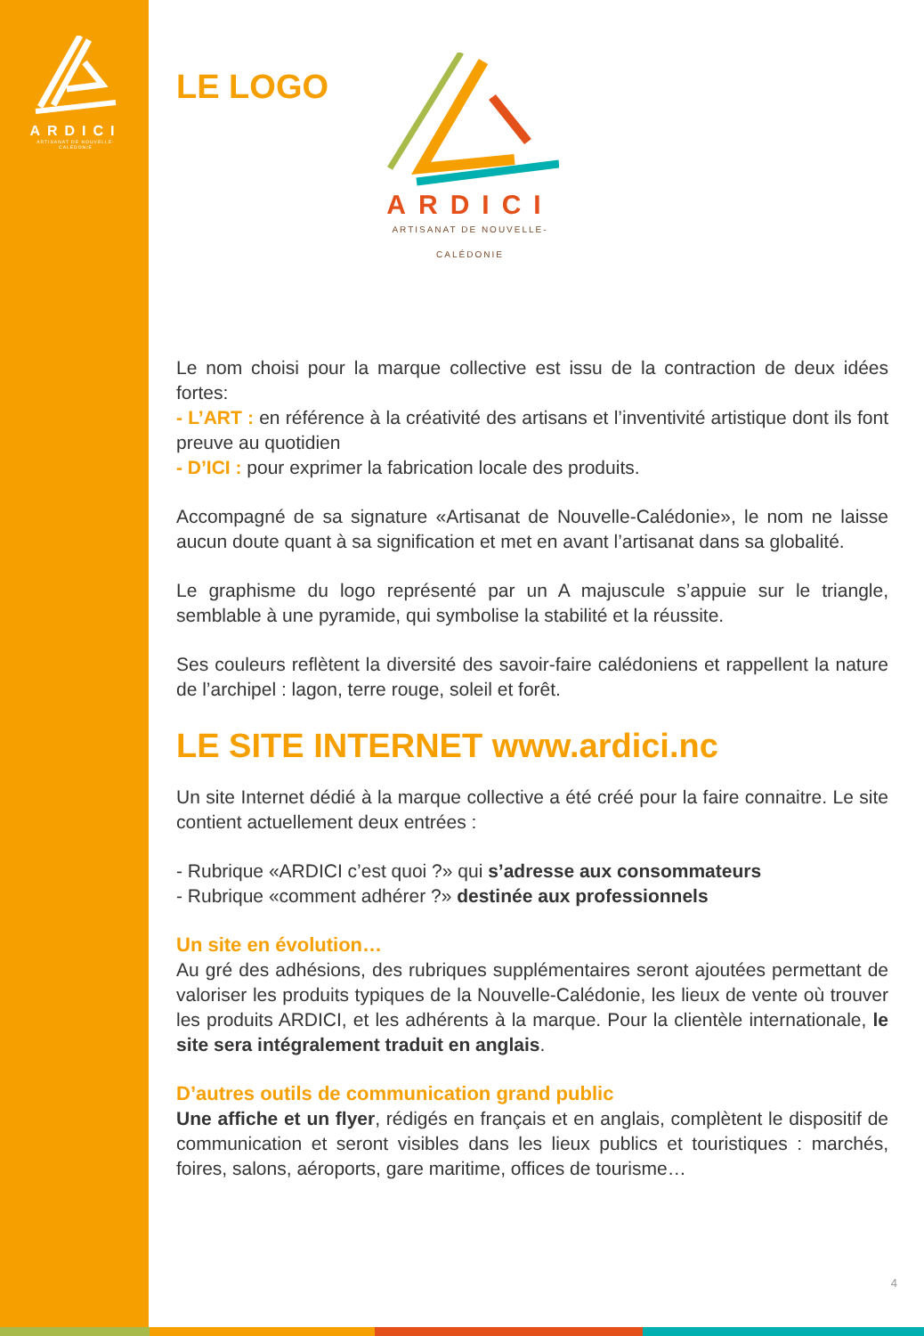ARDICI
ARTISANAT DE NOUVELLE-CALÉDONIE
LE LOGO
ARDICI
ARTISANAT DE NOUVELLE-CALÉDONIE
Le nom choisi pour la marque collective est issu de la contraction de deux idées fortes:
- L’ART : en référence à la créativité des artisans et l’inventivité artistique dont ils font preuve au quotidien
- D’ICI : pour exprimer la fabrication locale des produits.
Accompagné de sa signature «Artisanat de Nouvelle-Calédonie», le nom ne laisse aucun doute quant à sa signification et met en avant l’artisanat dans sa globalité.
Le graphisme du logo représenté par un A majuscule s’appuie sur le triangle, semblable à une pyramide, qui symbolise la stabilité et la réussite.
Ses couleurs reflètent la diversité des savoir-faire calédoniens et rappellent la nature de l’archipel : lagon, terre rouge, soleil et forêt.
LE SITE INTERNET www.ardici.nc
Un site Internet dédié à la marque collective a été créé pour la faire connaitre. Le site contient actuellement deux entrées :
- Rubrique «ARDICI c’est quoi ?» qui s’adresse aux consommateurs
- Rubrique «comment adhérer ?» destinée aux professionnels
Un site en évolution…
Au gré des adhésions, des rubriques supplémentaires seront ajoutées permettant de valoriser les produits typiques de la Nouvelle-Calédonie, les lieux de vente où trouver les produits ARDICI, et les adhérents à la marque. Pour la clientèle internationale, le site sera intégralement traduit en anglais.
D’autres outils de communication grand public
Une affiche et un flyer, rédigés en français et en anglais, complètent le dispositif de communication et seront visibles dans les lieux publics et touristiques : marchés, foires, salons, aéroports, gare maritime, offices de tourisme…
4